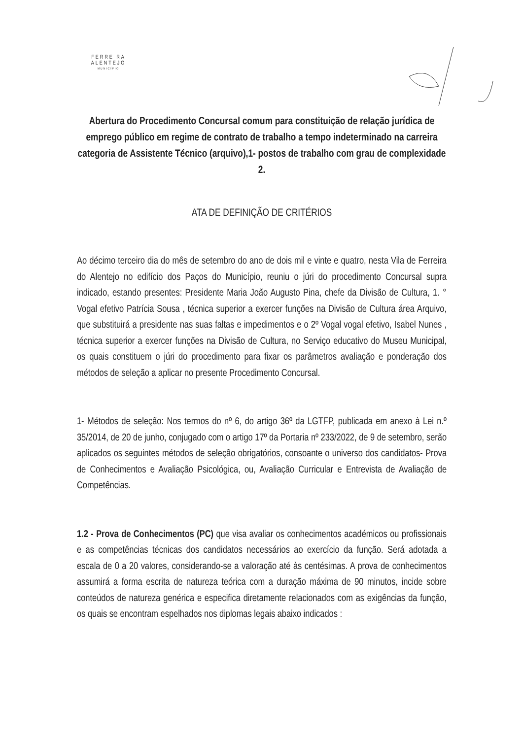FERRE RA
ALENTEJO
MUNICÍPIO
Abertura do Procedimento Concursal comum para constituição de relação jurídica de emprego público em regime de contrato de trabalho a tempo indeterminado na carreira categoria de Assistente Técnico (arquivo),1- postos de trabalho com grau de complexidade 2.
ATA DE DEFINIÇÃO DE CRITÉRIOS
Ao décimo terceiro dia do mês de setembro do ano de dois mil e vinte e quatro, nesta Vila de Ferreira do Alentejo no edifício dos Paços do Município, reuniu o júri do procedimento Concursal supra indicado, estando presentes: Presidente Maria João Augusto Pina, chefe da Divisão de Cultura, 1. ° Vogal efetivo Patrícia Sousa , técnica superior a exercer funções na Divisão de Cultura área Arquivo, que substituirá a presidente nas suas faltas e impedimentos e o 2º Vogal vogal efetivo, Isabel Nunes , técnica superior a exercer funções na Divisão de Cultura, no Serviço educativo do Museu Municipal, os quais constituem o júri do procedimento para fixar os parâmetros avaliação e ponderação dos métodos de seleção a aplicar no presente Procedimento Concursal.
1- Métodos de seleção: Nos termos do nº 6, do artigo 36º da LGTFP, publicada em anexo à Lei n.º 35/2014, de 20 de junho, conjugado com o artigo 17º da Portaria nº 233/2022, de 9 de setembro, serão aplicados os seguintes métodos de seleção obrigatórios, consoante o universo dos candidatos- Prova de Conhecimentos e Avaliação Psicológica, ou, Avaliação Curricular e Entrevista de Avaliação de Competências.
1.2 - Prova de Conhecimentos (PC) que visa avaliar os conhecimentos académicos ou profissionais e as competências técnicas dos candidatos necessários ao exercício da função. Será adotada a escala de 0 a 20 valores, considerando-se a valoração até às centésimas. A prova de conhecimentos assumirá a forma escrita de natureza teórica com a duração máxima de 90 minutos, incide sobre conteúdos de natureza genérica e especifica diretamente relacionados com as exigências da função, os quais se encontram espelhados nos diplomas legais abaixo indicados :